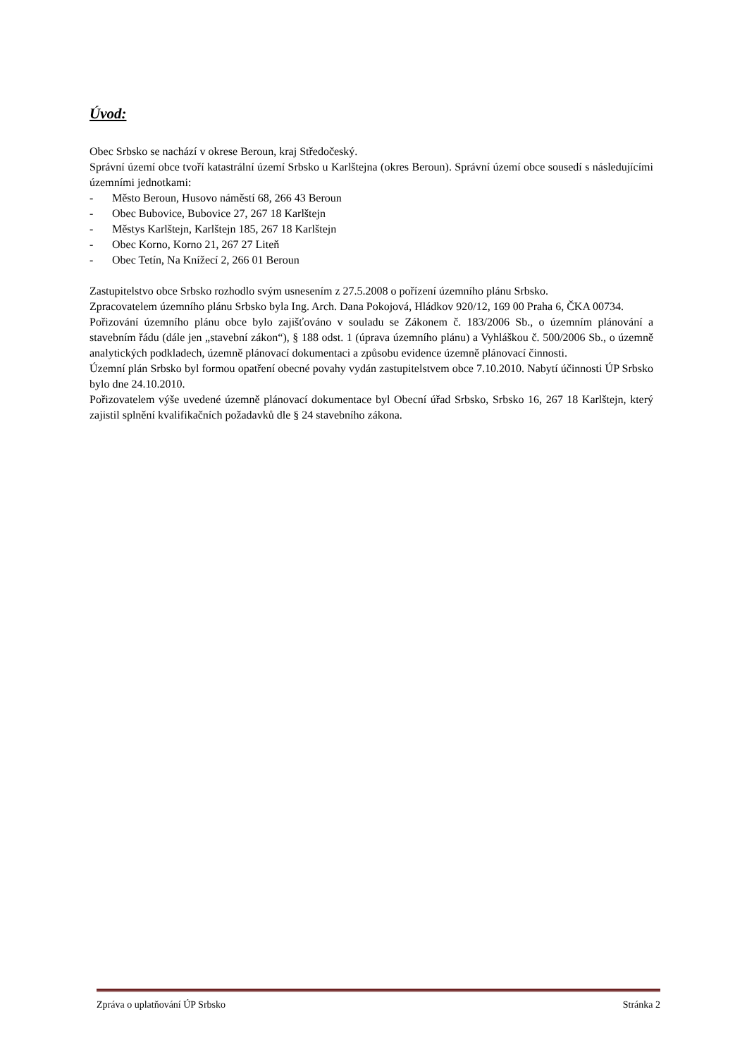Úvod:
Obec Srbsko se nachází v okrese Beroun, kraj Středočeský.
Správní území obce tvoří katastrální území Srbsko u Karlštejna (okres Beroun). Správní území obce sousedí s následujícími územními jednotkami:
- Město Beroun, Husovo náměstí 68, 266 43 Beroun
- Obec Bubovice, Bubovice 27, 267 18 Karlštejn
- Městys Karlštejn, Karlštejn 185, 267 18 Karlštejn
- Obec Korno, Korno 21, 267 27 Liteň
- Obec Tetín, Na Knížecí 2, 266 01 Beroun
Zastupitelstvo obce Srbsko rozhodlo svým usnesením z 27.5.2008 o pořízení územního plánu Srbsko.
Zpracovatelem územního plánu Srbsko byla Ing. Arch. Dana Pokojová, Hládkov 920/12, 169 00 Praha 6, ČKA 00734.
Pořizování územního plánu obce bylo zajišťováno v souladu se Zákonem č. 183/2006 Sb., o územním plánování a stavebním řádu (dále jen „stavební zákon“), § 188 odst. 1 (úprava územního plánu) a Vyhláškou č. 500/2006 Sb., o územně analytických podkladech, územně plánovací dokumentaci a způsobu evidence územně plánovací činnosti.
Územní plán Srbsko byl formou opatření obecné povahy vydán zastupitelstvem obce 7.10.2010. Nabytí účinnosti ÚP Srbsko bylo dne 24.10.2010.
Pořizovatelem výše uvedené územně plánovací dokumentace byl Obecní úřad Srbsko, Srbsko 16, 267 18 Karlštejn, který zajistil splnění kvalifikačních požadavků dle § 24 stavebního zákona.
Zpráva o uplatňování ÚP Srbsko Stránka 2